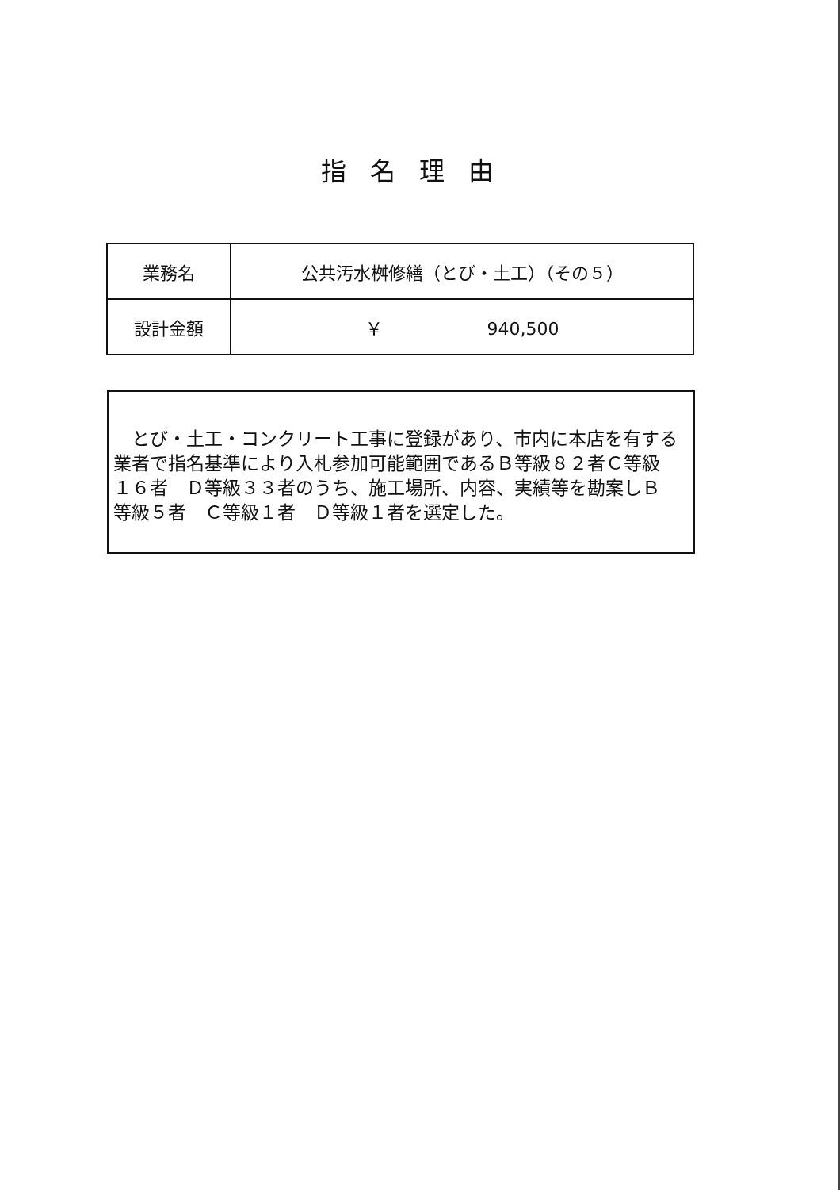指名理由
| 業務名 | 公共汚水桝修繕（とび・土工）（その５） |
| 設計金額 | ￥ 940,500 |
　とび・土工・コンクリート工事に登録があり、市内に本店を有する業者で指名基準により入札参加可能範囲であるＢ等級８２者Ｃ等級１６者　Ｄ等級３３者のうち、施工場所、内容、実績等を勘案しＢ等級５者　Ｃ等級１者　Ｄ等級１者を選定した。